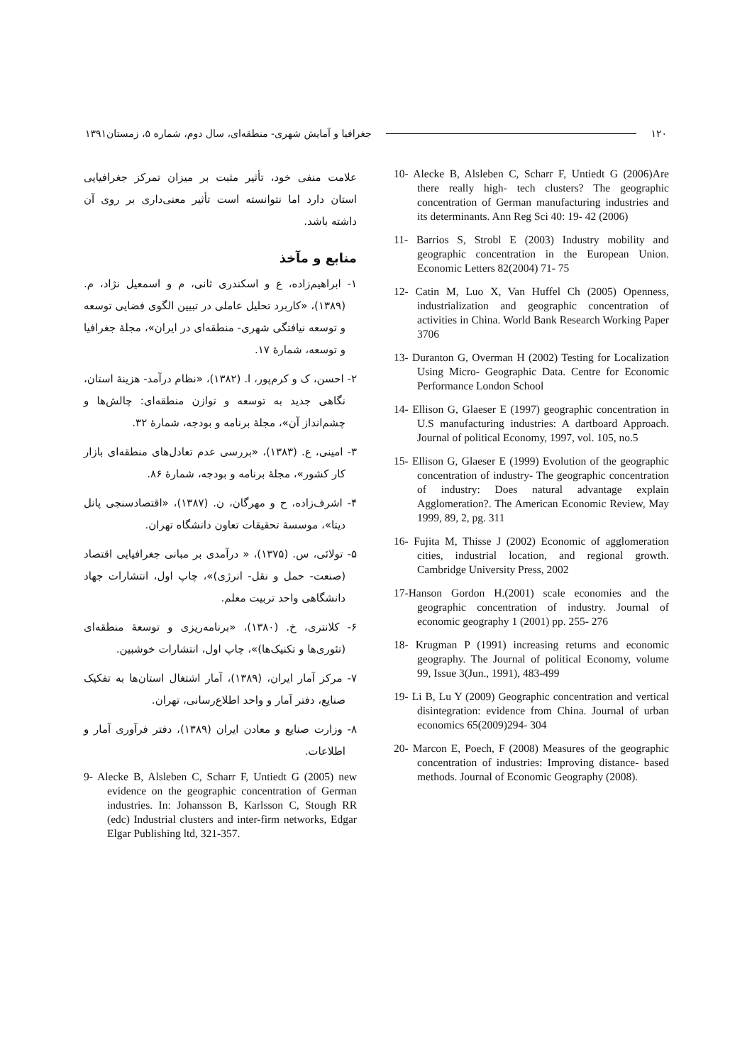جغرافیا و آمایش شهری- منطقه‌ای، سال دوم، شماره ۵، زمستان۱۳۹۱ ۱۲۰
علامت منفی خود، تأثیر مثبت بر میزان تمرکز جغرافیایی استان دارد اما نتوانسته است تأثیر معنی‌داری بر روی آن داشته باشد.
منابع و مآخذ
۱- ابراهیم‌زاده، ع و اسکندری ثانی، م و اسمعیل نژاد، م. (۱۳۸۹)، «کاربرد تحلیل عاملی در تبیین الگوی فضایی توسعه و توسعه نیافتگی شهری- منطقه‌ای در ایران»، مجلهٔ جغرافیا و توسعه، شمارهٔ ۱۷.
۲- احسن، ک و کرم‌پور، ا. (۱۳۸۲)، «نظام درآمد- هزینهٔ استان، نگاهی جدید به توسعه و توازن منطقه‌ای: چالش‌ها و چشم‌انداز آن»، مجلهٔ برنامه و بودجه، شمارهٔ ۳۲.
۳- امینی، ع. (۱۳۸۳)، «بررسی عدم تعادل‌های منطقه‌ای بازار کار کشور»، مجلهٔ برنامه و بودجه، شمارهٔ ۸۶.
۴- اشرف‌زاده، ح و مهرگان، ن. (۱۳۸۷)، «اقتصادسنجی پانل دیتا»، موسسهٔ تحقیقات تعاون دانشگاه تهران.
۵- تولائی، س. (۱۳۷۵)، « درآمدی بر مبانی جغرافیایی اقتصاد (صنعت- حمل و نقل- انرژی)»، چاپ اول، انتشارات جهاد دانشگاهی واحد تربیت معلم.
۶- کلانتری، خ. (۱۳۸۰)، «برنامه‌ریزی و توسعهٔ منطقه‌ای (تئوری‌ها و تکنیک‌ها)»، چاپ اول، انتشارات خوشبین.
۷- مرکز آمار ایران، (۱۳۸۹)، آمار اشتغال استان‌ها به تفکیک صنایع، دفتر آمار و واحد اطلاع‌رسانی، تهران.
۸- وزارت صنایع و معادن ایران (۱۳۸۹)، دفتر فرآوری آمار و اطلاعات.
9- Alecke B, Alsleben C, Scharr F, Untiedt G (2005) new evidence on the geographic concentration of German industries. In: Johansson B, Karlsson C, Stough RR (edc) Industrial clusters and inter-firm networks, Edgar Elgar Publishing ltd, 321-357.
10- Alecke B, Alsleben C, Scharr F, Untiedt G (2006)Are there really high- tech clusters? The geographic concentration of German manufacturing industries and its determinants. Ann Reg Sci 40: 19- 42 (2006)
11- Barrios S, Strobl E (2003) Industry mobility and geographic concentration in the European Union. Economic Letters 82(2004) 71- 75
12- Catin M, Luo X, Van Huffel Ch (2005) Openness, industrialization and geographic concentration of activities in China. World Bank Research Working Paper 3706
13- Duranton G, Overman H (2002) Testing for Localization Using Micro- Geographic Data. Centre for Economic Performance London School
14- Ellison G, Glaeser E (1997) geographic concentration in U.S manufacturing industries: A dartboard Approach. Journal of political Economy, 1997, vol. 105, no.5
15- Ellison G, Glaeser E (1999) Evolution of the geographic concentration of industry- The geographic concentration of industry: Does natural advantage explain Agglomeration?. The American Economic Review, May 1999, 89, 2, pg. 311
16- Fujita M, Thisse J (2002) Economic of agglomeration cities, industrial location, and regional growth. Cambridge University Press, 2002
17-Hanson Gordon H.(2001) scale economies and the geographic concentration of industry. Journal of economic geography 1 (2001) pp. 255- 276
18- Krugman P (1991) increasing returns and economic geography. The Journal of political Economy, volume 99, Issue 3(Jun., 1991), 483-499
19- Li B, Lu Y (2009) Geographic concentration and vertical disintegration: evidence from China. Journal of urban economics 65(2009)294- 304
20- Marcon E, Poech, F (2008) Measures of the geographic concentration of industries: Improving distance- based methods. Journal of Economic Geography (2008).